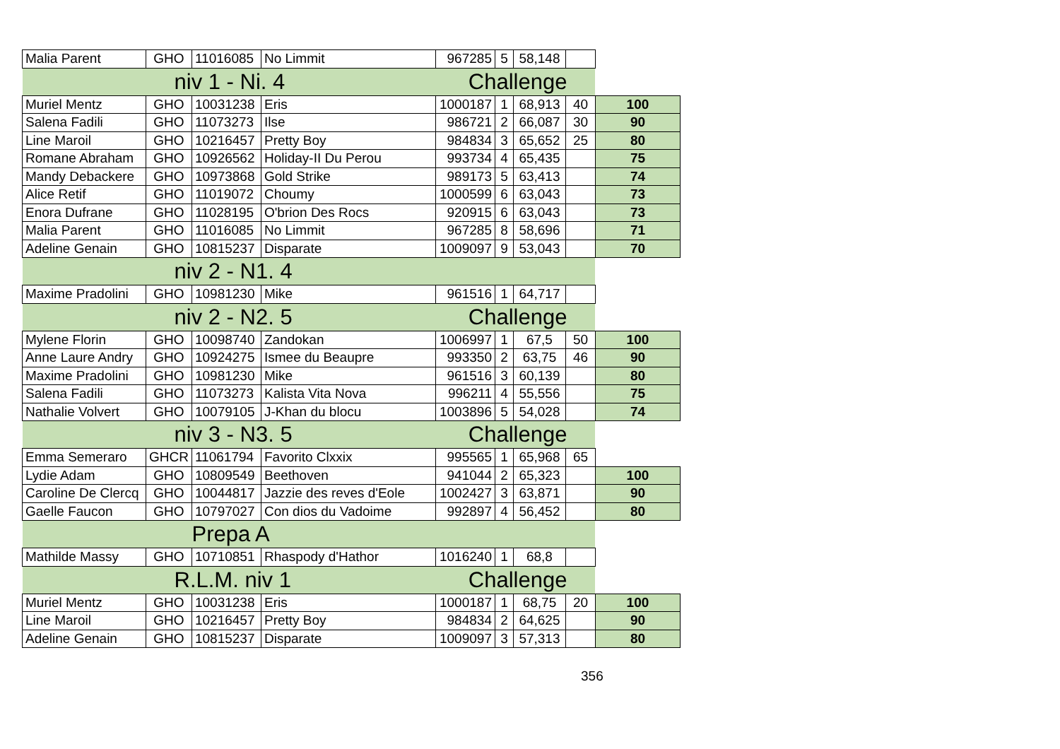| Malia Parent | GHO | 11016085 | No Limmit | 967285 | 5 | 58,148 | | |
| niv 1 - Ni. 4 | | | | Challenge | | | | |
| Muriel Mentz | GHO | 10031238 | Eris | 1000187 | 1 | 68,913 | 40 | 100 |
| Salena Fadili | GHO | 11073273 | Ilse | 986721 | 2 | 66,087 | 30 | 90 |
| Line Maroil | GHO | 10216457 | Pretty Boy | 984834 | 3 | 65,652 | 25 | 80 |
| Romane Abraham | GHO | 10926562 | Holiday-II Du Perou | 993734 | 4 | 65,435 | | 75 |
| Mandy Debackere | GHO | 10973868 | Gold Strike | 989173 | 5 | 63,413 | | 74 |
| Alice Retif | GHO | 11019072 | Choumy | 1000599 | 6 | 63,043 | | 73 |
| Enora Dufrane | GHO | 11028195 | O'brion Des Rocs | 920915 | 6 | 63,043 | | 73 |
| Malia Parent | GHO | 11016085 | No Limmit | 967285 | 8 | 58,696 | | 71 |
| Adeline Genain | GHO | 10815237 | Disparate | 1009097 | 9 | 53,043 | | 70 |
| niv 2 - N1. 4 | | | | | | | | |
| Maxime Pradolini | GHO | 10981230 | Mike | 961516 | 1 | 64,717 | | |
| niv 2 - N2. 5 | | | | Challenge | | | | |
| Mylene Florin | GHO | 10098740 | Zandokan | 1006997 | 1 | 67,5 | 50 | 100 |
| Anne Laure Andry | GHO | 10924275 | Ismee du Beaupre | 993350 | 2 | 63,75 | 46 | 90 |
| Maxime Pradolini | GHO | 10981230 | Mike | 961516 | 3 | 60,139 | | 80 |
| Salena Fadili | GHO | 11073273 | Kalista Vita Nova | 996211 | 4 | 55,556 | | 75 |
| Nathalie Volvert | GHO | 10079105 | J-Khan du blocu | 1003896 | 5 | 54,028 | | 74 |
| niv 3 - N3. 5 | | | | Challenge | | | | |
| Emma Semeraro | GHCR | 11061794 | Favorito Clxxix | 995565 | 1 | 65,968 | 65 | |
| Lydie Adam | GHO | 10809549 | Beethoven | 941044 | 2 | 65,323 | | 100 |
| Caroline De Clercq | GHO | 10044817 | Jazzie des reves d'Eole | 1002427 | 3 | 63,871 | | 90 |
| Gaelle Faucon | GHO | 10797027 | Con dios du Vadoime | 992897 | 4 | 56,452 | | 80 |
| Prepa A | | | | | | | | |
| Mathilde Massy | GHO | 10710851 | Rhaspody d'Hathor | 1016240 | 1 | 68,8 | | |
| R.L.M. niv 1 | | | | Challenge | | | | |
| Muriel Mentz | GHO | 10031238 | Eris | 1000187 | 1 | 68,75 | 20 | 100 |
| Line Maroil | GHO | 10216457 | Pretty Boy | 984834 | 2 | 64,625 | | 90 |
| Adeline Genain | GHO | 10815237 | Disparate | 1009097 | 3 | 57,313 | | 80 |
356